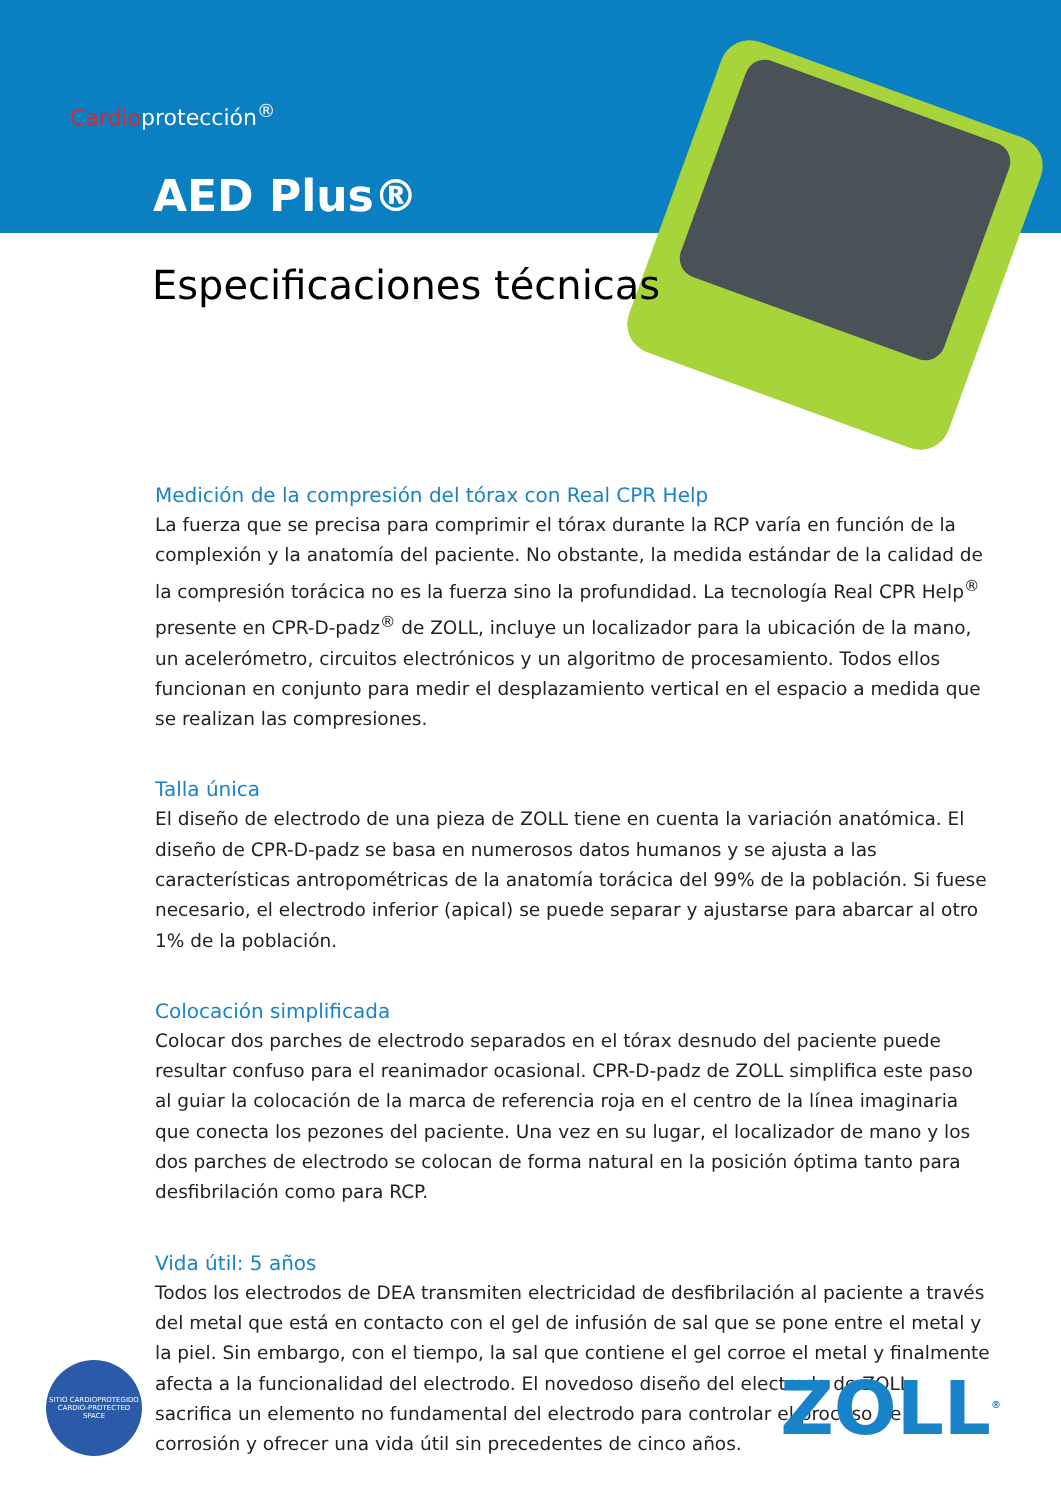Cardioprotección<sup>®</sup>
AED Plus®
Especificaciones técnicas
Medición de la compresión del tórax con Real CPR Help
La fuerza que se precisa para comprimir el tórax durante la RCP varía en función de la complexión y la anatomía del paciente. No obstante, la medida estándar de la calidad de la compresión torácica no es la fuerza sino la profundidad. La tecnología Real CPR Help<sup>®</sup> presente en CPR-D-padz<sup>®</sup> de ZOLL, incluye un localizador para la ubicación de la mano, un acelerómetro, circuitos electrónicos y un algoritmo de procesamiento. Todos ellos funcionan en conjunto para medir el desplazamiento vertical en el espacio a medida que se realizan las compresiones.
Talla única
El diseño de electrodo de una pieza de ZOLL tiene en cuenta la variación anatómica. El diseño de CPR-D-padz se basa en numerosos datos humanos y se ajusta a las características antropométricas de la anatomía torácica del 99% de la población. Si fuese necesario, el electrodo inferior (apical) se puede separar y ajustarse para abarcar al otro 1% de la población.
Colocación simplificada
Colocar dos parches de electrodo separados en el tórax desnudo del paciente puede resultar confuso para el reanimador ocasional. CPR-D-padz de ZOLL simplifica este paso al guiar la colocación de la marca de referencia roja en el centro de la línea imaginaria que conecta los pezones del paciente. Una vez en su lugar, el localizador de mano y los dos parches de electrodo se colocan de forma natural en la posición óptima tanto para desfibrilación como para RCP.
Vida útil: 5 años
Todos los electrodos de DEA transmiten electricidad de desfibrilación al paciente a través del metal que está en contacto con el gel de infusión de sal que se pone entre el metal y la piel. Sin embargo, con el tiempo, la sal que contiene el gel corroe el metal y finalmente afecta a la funcionalidad del electrodo. El novedoso diseño del electrodo de ZOLL, sacrifica un elemento no fundamental del electrodo para controlar el proceso de corrosión y ofrecer una vida útil sin precedentes de cinco años.
SITIO CARDIOPROTEGIDO
CARDIO-PROTECTED SPACE
ZOLL<sup>®</sup>